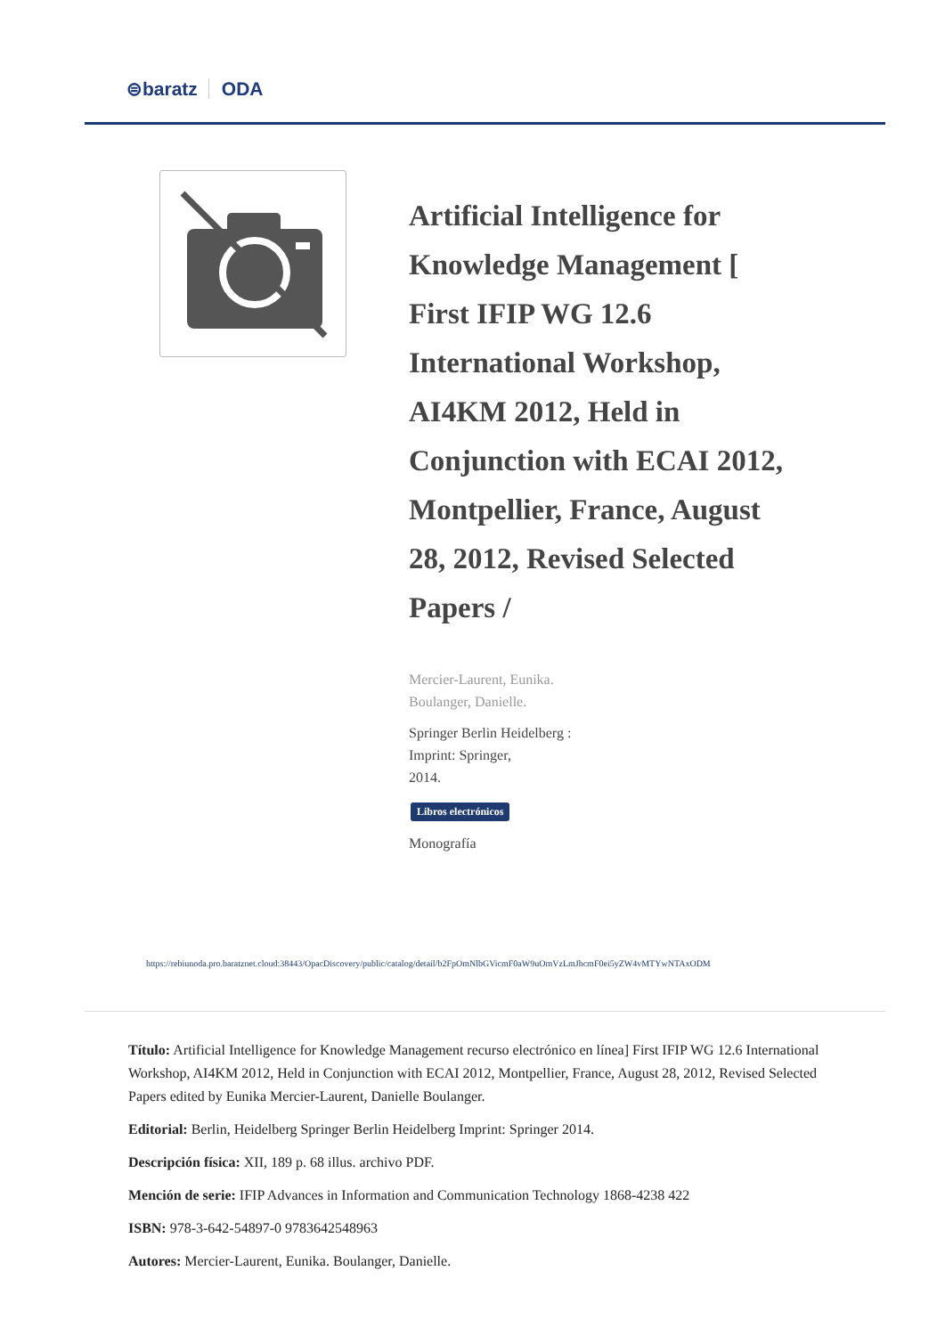⊜baratz ODA
Artificial Intelligence for Knowledge Management [ First IFIP WG 12.6 International Workshop, AI4KM 2012, Held in Conjunction with ECAI 2012, Montpellier, France, August 28, 2012, Revised Selected Papers /
Mercier-Laurent, Eunika.
Boulanger, Danielle.
Springer Berlin Heidelberg :
Imprint: Springer,
2014.
Libros electrónicos
Monografía
https://rebiunoda.pro.baratznet.cloud:38443/OpacDiscovery/public/catalog/detail/b2FpOmNlbGVicmF0aW9uOmVzLmJhcmF0ei5yZW4vMTYwNTAxODM
Título: Artificial Intelligence for Knowledge Management recurso electrónico en línea] First IFIP WG 12.6 International Workshop, AI4KM 2012, Held in Conjunction with ECAI 2012, Montpellier, France, August 28, 2012, Revised Selected Papers edited by Eunika Mercier-Laurent, Danielle Boulanger.
Editorial: Berlin, Heidelberg Springer Berlin Heidelberg Imprint: Springer 2014.
Descripción física: XII, 189 p. 68 illus. archivo PDF.
Mención de serie: IFIP Advances in Information and Communication Technology 1868-4238 422
ISBN: 978-3-642-54897-0 9783642548963
Autores: Mercier-Laurent, Eunika. Boulanger, Danielle.